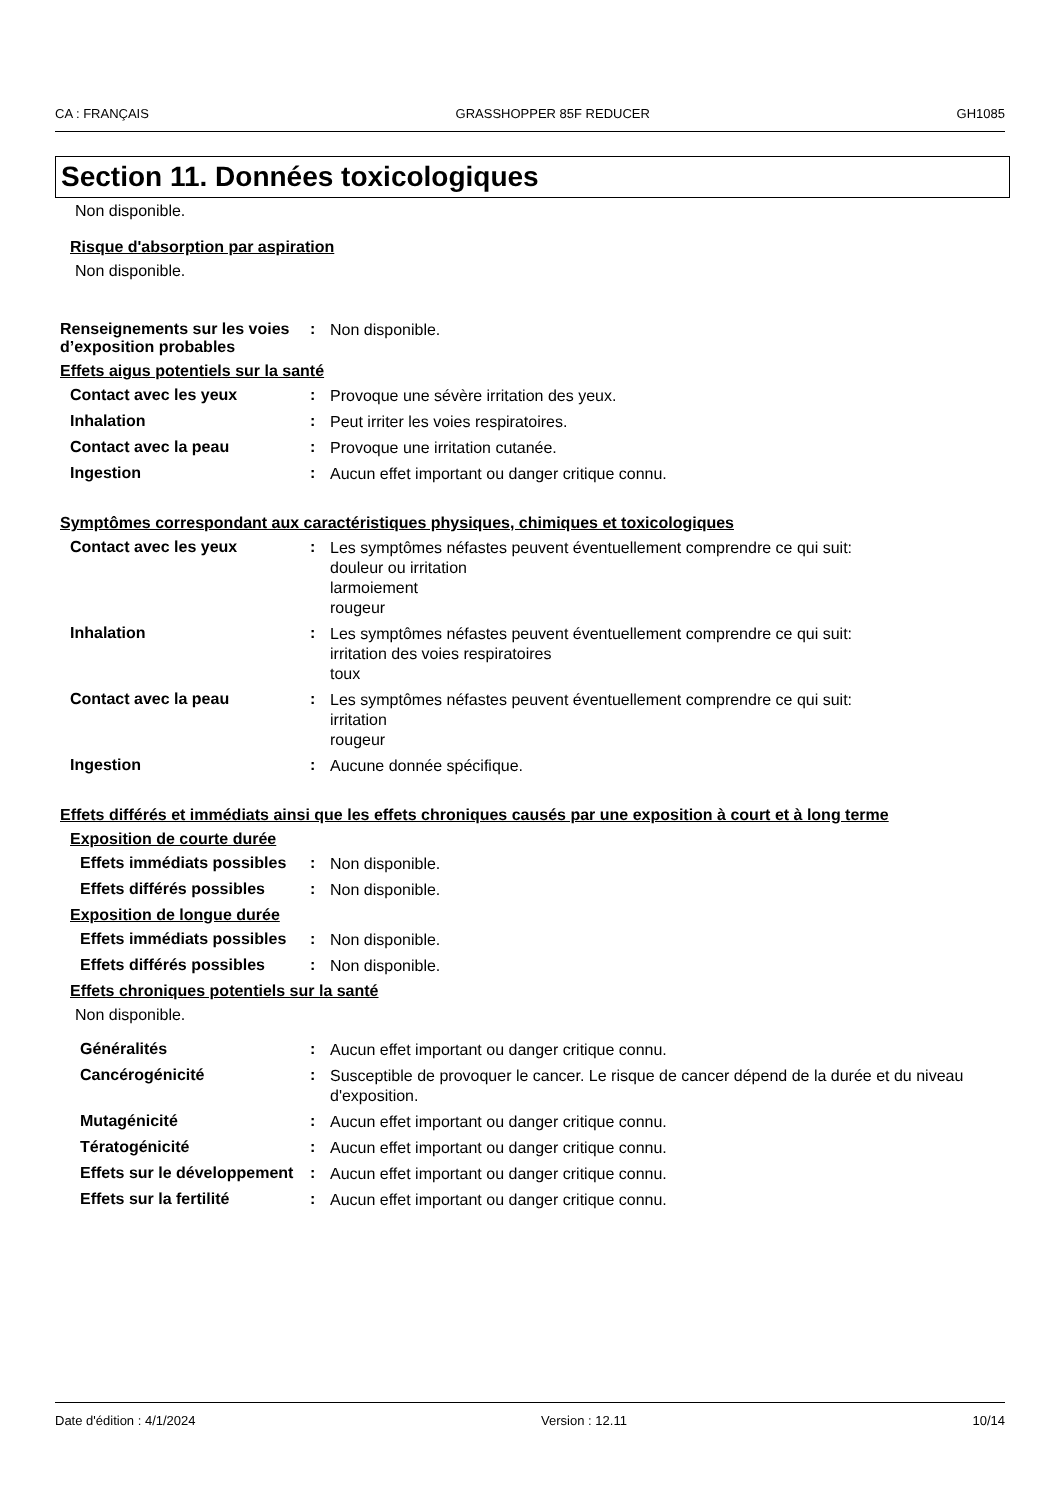CA : FRANÇAIS GRASSHOPPER 85F REDUCER GH1085
Section 11. Données toxicologiques
Non disponible.
Risque d'absorption par aspiration
Non disponible.
Renseignements sur les voies d’exposition probables
:
Non disponible.
Effets aigus potentiels sur la santé
Contact avec les yeux :
Provoque une sévère irritation des yeux.
Inhalation :
Peut irriter les voies respiratoires.
Contact avec la peau :
Provoque une irritation cutanée.
Ingestion :
Aucun effet important ou danger critique connu.
Symptômes correspondant aux caractéristiques physiques, chimiques et toxicologiques
Contact avec les yeux :
Les symptômes néfastes peuvent éventuellement comprendre ce qui suit:
douleur ou irritation
larmoiement
rougeur
Inhalation :
Les symptômes néfastes peuvent éventuellement comprendre ce qui suit:
irritation des voies respiratoires
toux
Contact avec la peau :
Les symptômes néfastes peuvent éventuellement comprendre ce qui suit:
irritation
rougeur
Ingestion :
Aucune donnée spécifique.
Effets différés et immédiats ainsi que les effets chroniques causés par une exposition à court et à long terme
Exposition de courte durée
Effets immédiats possibles :
Non disponible.
Effets différés possibles :
Non disponible.
Exposition de longue durée
Effets immédiats possibles :
Non disponible.
Effets différés possibles :
Non disponible.
Effets chroniques potentiels sur la santé
Non disponible.
Généralités :
Aucun effet important ou danger critique connu.
Cancérogénicité :
Susceptible de provoquer le cancer. Le risque de cancer dépend de la durée et du niveau d'exposition.
Mutagénicité :
Aucun effet important ou danger critique connu.
Tératogénicité :
Aucun effet important ou danger critique connu.
Effets sur le développement
:
Aucun effet important ou danger critique connu.
Effets sur la fertilité :
Aucun effet important ou danger critique connu.
Date d'édition : 4/1/2024 Version : 12.11 10/14